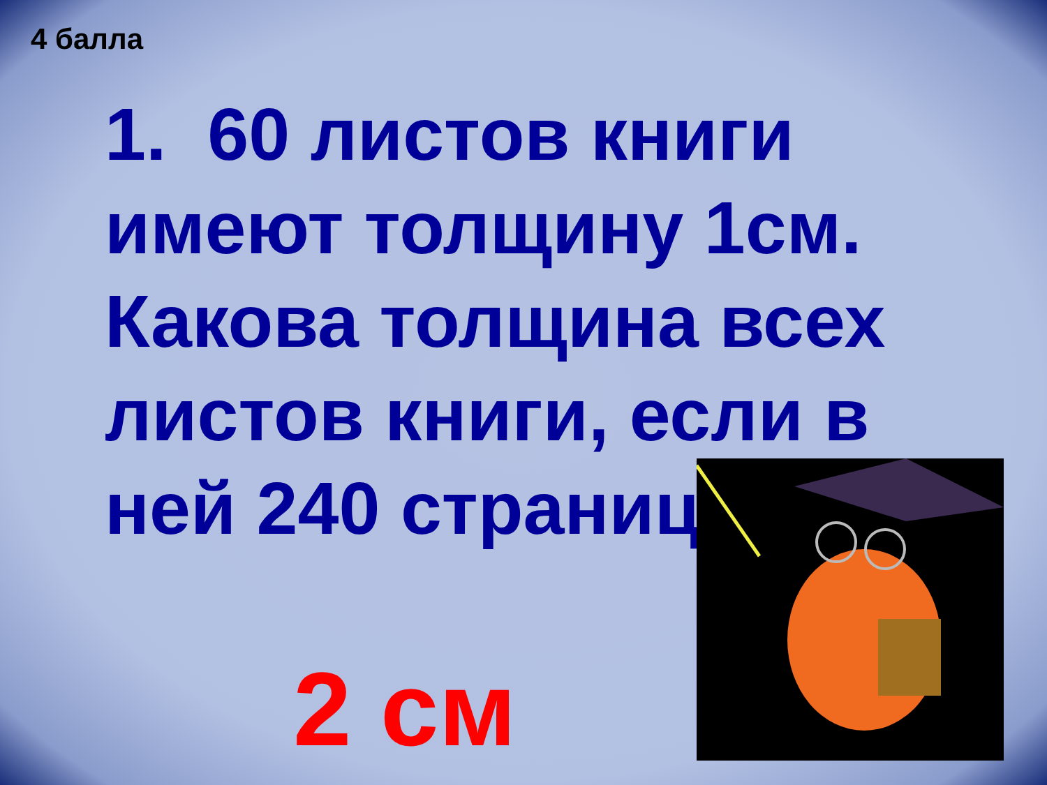4 балла
1. 60 листов книги имеют толщину 1см. Какова толщина всех листов книги, если в ней 240 страниц.
2 см